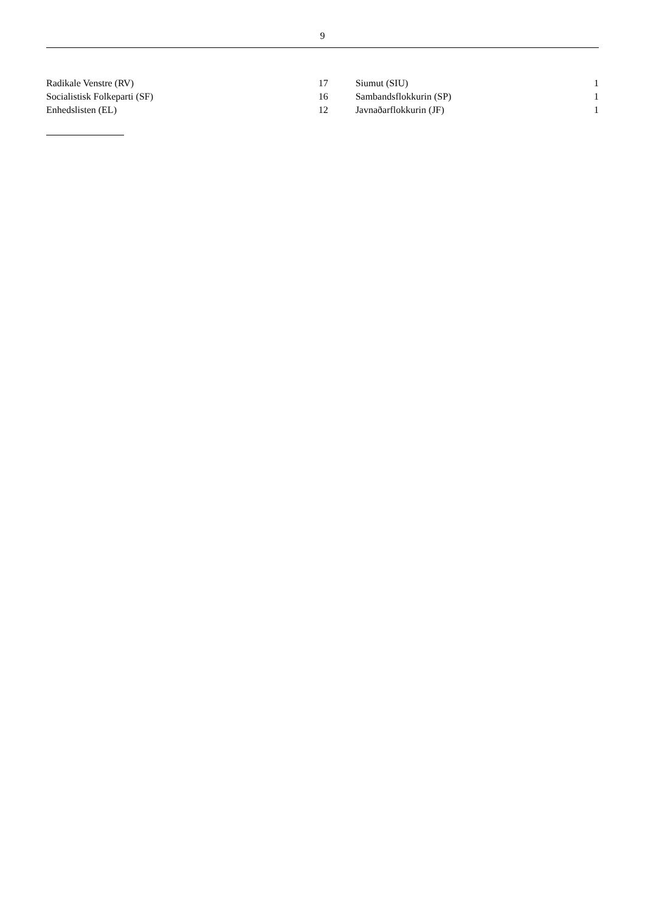9
| Radikale Venstre (RV) | 17 | | Siumut (SIU) | 1 |
| Socialistisk Folkeparti (SF) | 16 | | Sambandsflokkurin (SP) | 1 |
| Enhedslisten (EL) | 12 | | Javnaðarflokkurin (JF) | 1 |